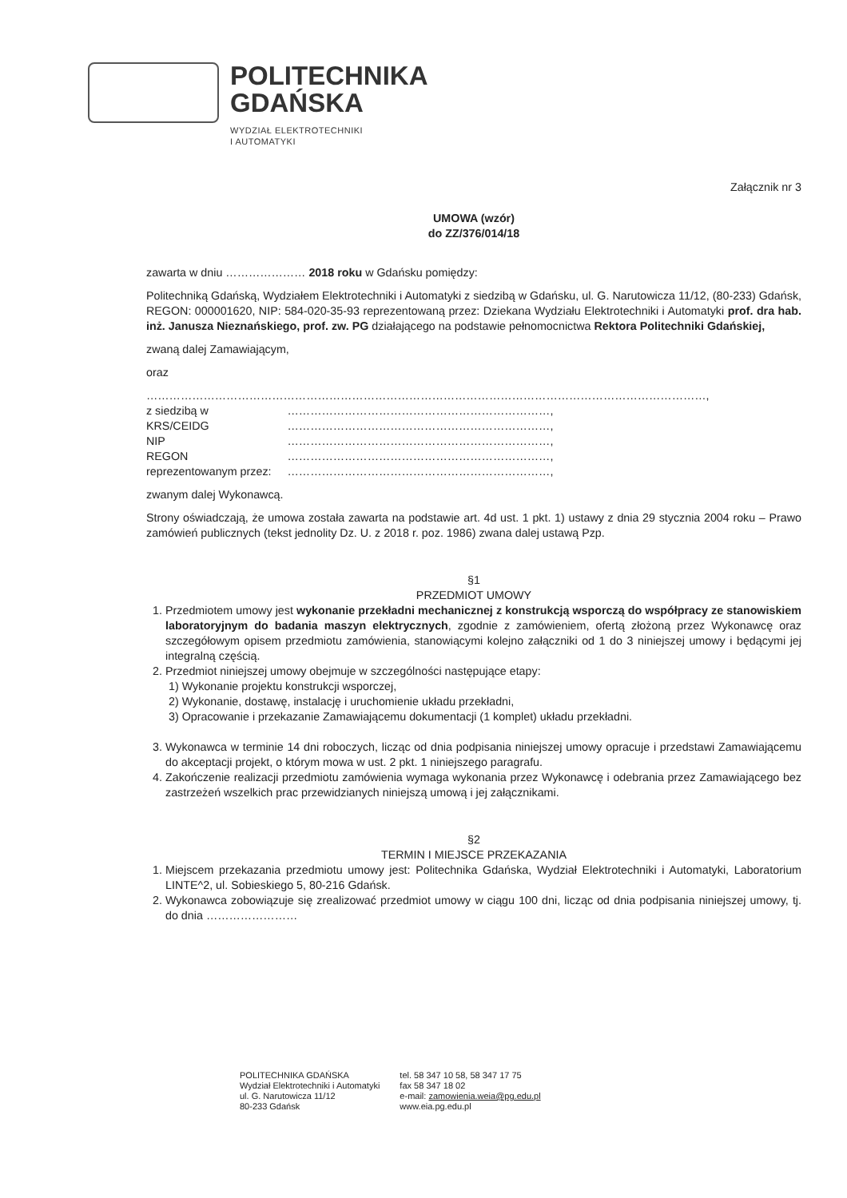POLITECHNIKA
GDAŃSKA
WYDZIAŁ ELEKTROTECHNIKI
I AUTOMATYKI
Załącznik nr 3
UMOWA (wzór)
do ZZ/376/014/18
zawarta w dniu ………………… 2018 roku w Gdańsku pomiędzy:
Politechniką Gdańską, Wydziałem Elektrotechniki i Automatyki z siedzibą w Gdańsku, ul. G. Narutowicza 11/12, (80-233) Gdańsk, REGON: 000001620, NIP: 584-020-35-93 reprezentowaną przez: Dziekana Wydziału Elektrotechniki i Automatyki prof. dra hab. inż. Janusza Nieznańskiego, prof. zw. PG działającego na podstawie pełnomocnictwa Rektora Politechniki Gdańskiej,
zwaną dalej Zamawiającym,
oraz
…………………………………………………………………………………………………………………………………,
| z siedzibą w | ……………………………………………………………, |
| KRS/CEIDG | ……………………………………………………………, |
| NIP | ……………………………………………………………, |
| REGON | ……………………………………………………………, |
| reprezentowanym przez: | ……………………………………………………………, |
zwanym dalej Wykonawcą.
Strony oświadczają, że umowa została zawarta na podstawie art. 4d ust. 1 pkt. 1) ustawy z dnia 29 stycznia 2004 roku – Prawo zamówień publicznych (tekst jednolity Dz. U. z 2018 r. poz. 1986) zwana dalej ustawą Pzp.
§1
PRZEDMIOT UMOWY
1. Przedmiotem umowy jest wykonanie przekładni mechanicznej z konstrukcją wsporczą do współpracy ze stanowiskiem laboratoryjnym do badania maszyn elektrycznych, zgodnie z zamówieniem, ofertą złożoną przez Wykonawcę oraz szczegółowym opisem przedmiotu zamówienia, stanowiącymi kolejno załączniki od 1 do 3 niniejszej umowy i będącymi jej integralną częścią.
2. Przedmiot niniejszej umowy obejmuje w szczególności następujące etapy:
1) Wykonanie projektu konstrukcji wsporczej,
2) Wykonanie, dostawę, instalację i uruchomienie układu przekładni,
3) Opracowanie i przekazanie Zamawiającemu dokumentacji (1 komplet) układu przekładni.
3. Wykonawca w terminie 14 dni roboczych, licząc od dnia podpisania niniejszej umowy opracuje i przedstawi Zamawiającemu do akceptacji projekt, o którym mowa w ust. 2 pkt. 1 niniejszego paragrafu.
4. Zakończenie realizacji przedmiotu zamówienia wymaga wykonania przez Wykonawcę i odebrania przez Zamawiającego bez zastrzeżeń wszelkich prac przewidzianych niniejszą umową i jej załącznikami.
§2
TERMIN I MIEJSCE PRZEKAZANIA
1. Miejscem przekazania przedmiotu umowy jest: Politechnika Gdańska, Wydział Elektrotechniki i Automatyki, Laboratorium LINTE^2, ul. Sobieskiego 5, 80-216 Gdańsk.
2. Wykonawca zobowiązuje się zrealizować przedmiot umowy w ciągu 100 dni, licząc od dnia podpisania niniejszej umowy, tj. do dnia ……………………
POLITECHNIKA GDAŃSKA
Wydział Elektrotechniki i Automatyki
ul. G. Narutowicza 11/12
80-233 Gdańsk
tel. 58 347 10 58, 58 347 17 75
fax 58 347 18 02
e-mail: zamowienia.weia@pg.edu.pl
www.eia.pg.edu.pl